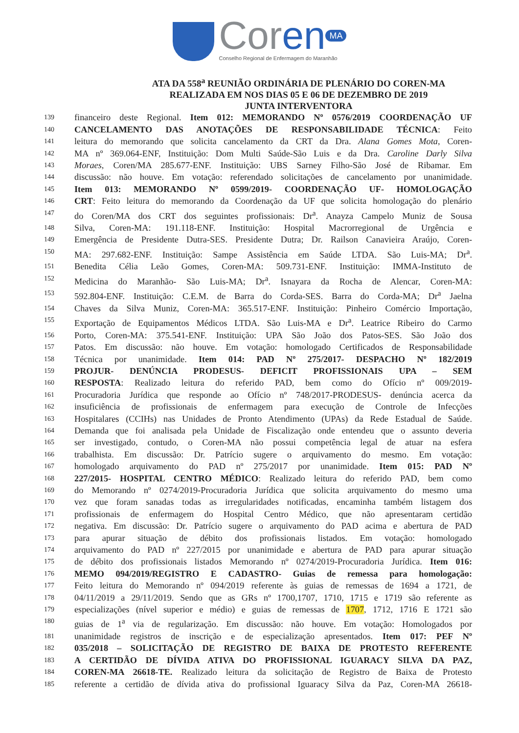Coren MA
Conselho Regional de Enfermagem do Maranhão
ATA DA 558<sup>a</sup> REUNIÃO ORDINÁRIA DE PLENÁRIO DO COREN-MA
REALIZADA EM NOS DIAS 05 E 06 DE DEZEMBRO DE 2019
JUNTA INTERVENTORA
139 financeiro deste Regional. Item 012: MEMORANDO Nº 0576/2019 COORDENAÇÃO UF
140 CANCELAMENTO DAS ANOTAÇÕES DE RESPONSABILIDADE TÉCNICA: Feito
141 leitura do memorando que solicita cancelamento da CRT da Dra. Alana Gomes Mota, Coren-
142 MA nº 369.064-ENF, Instituição: Dom Multi Saúde-São Luis e da Dra. Caroline Darly Silva
143 Moraes, Coren/MA 285.677-ENF. Instituição: UBS Sarney Filho-São José de Ribamar. Em
144 discussão: não houve. Em votação: referendado solicitações de cancelamento por unanimidade.
145 Item 013: MEMORANDO Nº 0599/2019- COORDENAÇÃO UF- HOMOLOGAÇÃO
146 CRT: Feito leitura do memorando da Coordenação da UF que solicita homologação do plenário
147 do Coren/MA dos CRT dos seguintes profissionais: Dr<sup>a</sup>. Anayza Campelo Muniz de Sousa
148 Silva, Coren-MA: 191.118-ENF. Instituição: Hospital Macrorregional de Urgência e
149 Emergência de Presidente Dutra-SES. Presidente Dutra; Dr. Railson Canavieira Araújo, Coren-
150 MA: 297.682-ENF. Instituição: Sampe Assistência em Saúde LTDA. São Luis-MA; Dr<sup>a</sup>.
151 Benedita Célia Leão Gomes, Coren-MA: 509.731-ENF. Instituição: IMMA-Instituto de
152 Medicina do Maranhão- São Luis-MA; Dr<sup>a</sup>. Isnayara da Rocha de Alencar, Coren-MA:
153 592.804-ENF. Instituição: C.E.M. de Barra do Corda-SES. Barra do Corda-MA; Dr<sup>a</sup> Jaelna
154 Chaves da Silva Muniz, Coren-MA: 365.517-ENF. Instituição: Pinheiro Comércio Importação,
155 Exportação de Equipamentos Médicos LTDA. São Luis-MA e Dr<sup>a</sup>. Leatrice Ribeiro do Carmo
156 Porto, Coren-MA: 375.541-ENF. Instituição: UPA São João dos Patos-SES. São João dos
157 Patos. Em discussão: não houve. Em votação: homologado Certificados de Responsabilidade
158 Técnica por unanimidade. Item 014: PAD Nº 275/2017- DESPACHO Nº 182/2019
159 PROJUR- DENÚNCIA PRODESUS- DEFICIT PROFISSIONAIS UPA – SEM
160 RESPOSTA: Realizado leitura do referido PAD, bem como do Ofício nº 009/2019-
161 Procuradoria Jurídica que responde ao Ofício nº 748/2017-PRODESUS- denúncia acerca da
162 insuficiência de profissionais de enfermagem para execução de Controle de Infecções
163 Hospitalares (CCIHs) nas Unidades de Pronto Atendimento (UPAs) da Rede Estadual de Saúde.
164 Demanda que foi analisada pela Unidade de Fiscalização onde entendeu que o assunto deveria
165 ser investigado, contudo, o Coren-MA não possui competência legal de atuar na esfera
166 trabalhista. Em discussão: Dr. Patrício sugere o arquivamento do mesmo. Em votação:
167 homologado arquivamento do PAD nº 275/2017 por unanimidade. Item 015: PAD Nº
168 227/2015- HOSPITAL CENTRO MÉDICO: Realizado leitura do referido PAD, bem como
169 do Memorando nº 0274/2019-Procuradoria Jurídica que solicita arquivamento do mesmo uma
170 vez que foram sanadas todas as irregularidades notificadas, encaminha também listagem dos
171 profissionais de enfermagem do Hospital Centro Médico, que não apresentaram certidão
172 negativa. Em discussão: Dr. Patrício sugere o arquivamento do PAD acima e abertura de PAD
173 para apurar situação de débito dos profissionais listados. Em votação: homologado
174 arquivamento do PAD nº 227/2015 por unanimidade e abertura de PAD para apurar situação
175 de débito dos profissionais listados Memorando nº 0274/2019-Procuradoria Jurídica. Item 016:
176 MEMO 094/2019/REGISTRO E CADASTRO- Guias de remessa para homologação:
177 Feito leitura do Memorando nº 094/2019 referente às guias de remessas de 1694 a 1721, de
178 04/11/2019 a 29/11/2019. Sendo que as GRs nº 1700,1707, 1710, 1715 e 1719 são referente as
179 especializações (nível superior e médio) e guias de remessas de 1707, 1712, 1716 E 1721 são
180 guias de 1<sup>a</sup> via de regularização. Em discussão: não houve. Em votação: Homologados por
181 unanimidade registros de inscrição e de especialização apresentados. Item 017: PEF Nº
182 035/2018 – SOLICITAÇÃO DE REGISTRO DE BAIXA DE PROTESTO REFERENTE
183 A CERTIDÃO DE DÍVIDA ATIVA DO PROFISSIONAL IGUARACY SILVA DA PAZ,
184 COREN-MA 26618-TE. Realizado leitura da solicitação de Registro de Baixa de Protesto
185 referente a certidão de dívida ativa do profissional Iguaracy Silva da Paz, Coren-MA 26618-